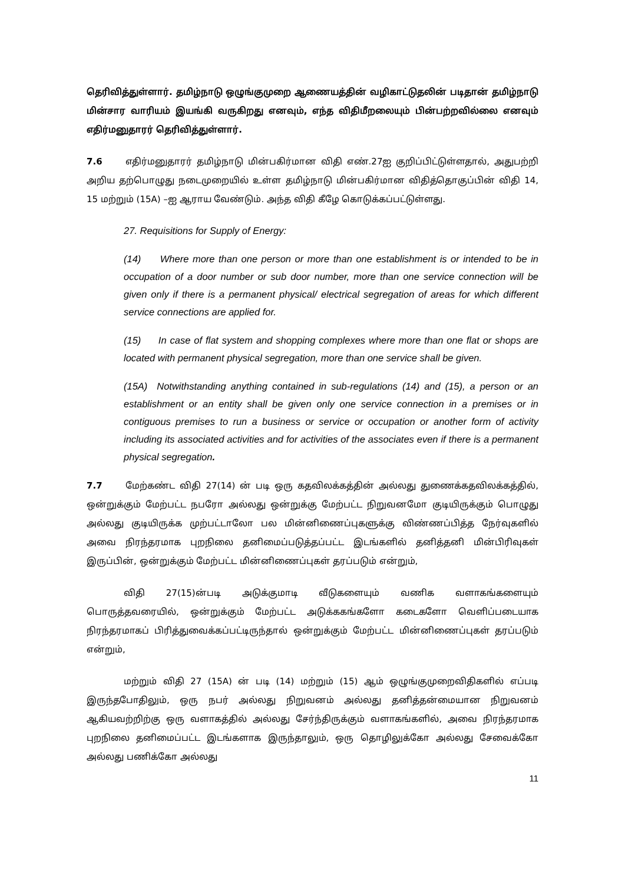தெரிவித்துள்ளார். தமிழ்நாடு ஒழுங்குமுறை ஆணையத்தின் வழிகாட்டுதலின் படிதான் தமிழ்நாடு மின்சார வாரியம் இயங்கி வருகிறது எனவும், எந்த விதிமீறலையும் பின்பற்றவில்லை எனவும் எதிர்மனுதாரர் தெரிவித்துள்ளார்.
7.6 எதிர்மனுதாரர் தமிழ்நாடு மின்பகிர்மான விதி எண்.27ஐ குறிப்பிட்டுள்ளதால், அதுபற்றி அறிய தற்பொழுது நடைமுறையில் உள்ள தமிழ்நாடு மின்பகிர்மான விதித்தொகுப்பின் விதி 14, 15 மற்றும் (15A) –ஐ ஆராய வேண்டும். அந்த விதி கீழே கொடுக்கப்பட்டுள்ளது.
27. Requisitions for Supply of Energy:
(14) Where more than one person or more than one establishment is or intended to be in occupation of a door number or sub door number, more than one service connection will be given only if there is a permanent physical/ electrical segregation of areas for which different service connections are applied for.
(15) In case of flat system and shopping complexes where more than one flat or shops are located with permanent physical segregation, more than one service shall be given.
(15A) Notwithstanding anything contained in sub-regulations (14) and (15), a person or an establishment or an entity shall be given only one service connection in a premises or in contiguous premises to run a business or service or occupation or another form of activity including its associated activities and for activities of the associates even if there is a permanent physical segregation.
7.7 மேற்கண்ட விதி 27(14) ன் படி ஒரு கதவிலக்கத்தின் அல்லது துணைக்கதவிலக்கத்தில், ஒன்றுக்கும் மேற்பட்ட நபரோ அல்லது ஒன்றுக்கு மேற்பட்ட நிறுவனமோ குடியிருக்கும் பொழுது அல்லது குடியிருக்க முற்பட்டாலோ பல மின்னிணைப்புகளுக்கு விண்ணப்பித்த நேர்வுகளில் அவை நிரந்தரமாக புறநிலை தனிமைப்படுத்தப்பட்ட இடங்களில் தனித்தனி மின்பிரிவுகள் இருப்பின், ஒன்றுக்கும் மேற்பட்ட மின்னிணைப்புகள் தரப்படும் என்றும்,
விதி 27(15)ன்படி அடுக்குமாடி வீடுகளையும் வணிக வளாகங்களையும் பொருத்தவரையில், ஒன்றுக்கும் மேற்பட்ட அடுக்ககங்களோ கடைகளோ வெளிப்படையாக நிரந்தரமாகப் பிரித்துவைக்கப்பட்டிருந்தால் ஒன்றுக்கும் மேற்பட்ட மின்னிணைப்புகள் தரப்படும் என்றும்,
மற்றும் விதி 27 (15A) ன் படி (14) மற்றும் (15) ஆம் ஒழுங்குமுறைவிதிகளில் எப்படி இருந்தபோதிலும், ஒரு நபர் அல்லது நிறுவனம் அல்லது தனித்தன்மையான நிறுவனம் ஆகியவற்றிற்கு ஒரு வளாகத்தில் அல்லது சேர்ந்திருக்கும் வளாகங்களில், அவை நிரந்தரமாக புறநிலை தனிமைப்பட்ட இடங்களாக இருந்தாலும், ஒரு தொழிலுக்கோ அல்லது சேவைக்கோ அல்லது பணிக்கோ அல்லது
11